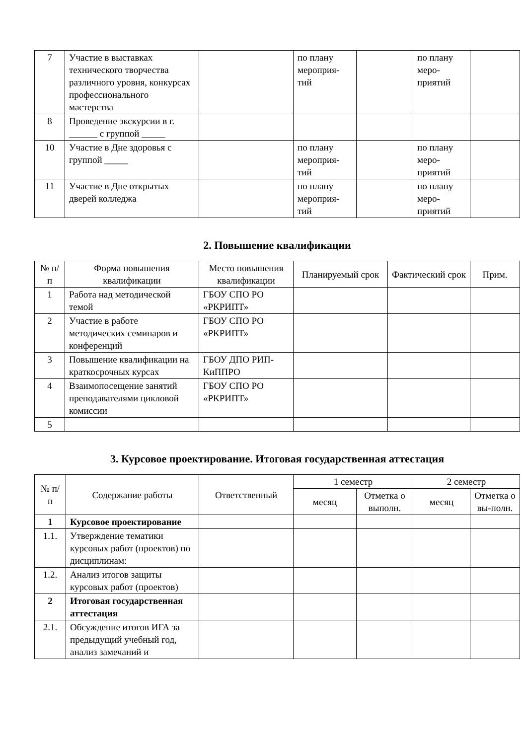| 7 | Участие в выставках технического творчества различного уровня, конкурсах профессионального мастерства | | по плану мероприя-тий | | по плану меро-приятий | |
| 8 | Проведение экскурсии в г. ______ с группой _____ | | | | | |
| 10 | Участие в Дне здоровья с группой _____ | | по плану мероприя-тий | | по плану меро-приятий | |
| 11 | Участие в Дне открытых дверей колледжа | | по плану мероприя-тий | | по плану меро-приятий | |
2. Повышение квалификации
| № п/п | Форма повышения квалификации | Место повышения квалификации | Планируемый срок | Фактический срок | Прим. |
| --- | --- | --- | --- | --- | --- |
| 1 | Работа над методической темой | ГБОУ СПО РО «РКРИПТ» | | | |
| 2 | Участие в работе методических семинаров и конференций | ГБОУ СПО РО «РКРИПТ» | | | |
| 3 | Повышение квалификации на краткосрочных курсах | ГБОУ ДПО РИП-КиППРО | | | |
| 4 | Взаимопосещение занятий преподавателями цикловой комиссии | ГБОУ СПО РО «РКРИПТ» | | | |
| 5 | | | | | |
3. Курсовое проектирование. Итоговая государственная аттестация
| № п/п | Содержание работы | Ответственный | 1 семестр | | 2 семестр | |
| --- | --- | --- | --- | --- | --- | --- |
| | | | месяц | Отметка о выполн. | месяц | Отметка о вы-полн. |
| 1 | Курсовое проектирование | | | | | |
| 1.1. | Утверждение тематики курсовых работ (проектов) по дисциплинам: | | | | | |
| 1.2. | Анализ итогов защиты курсовых работ (проектов) | | | | | |
| 2 | Итоговая государственная аттестация | | | | | |
| 2.1. | Обсуждение итогов ИГА за предыдущий учебный год, анализ замечаний и | | | | | |